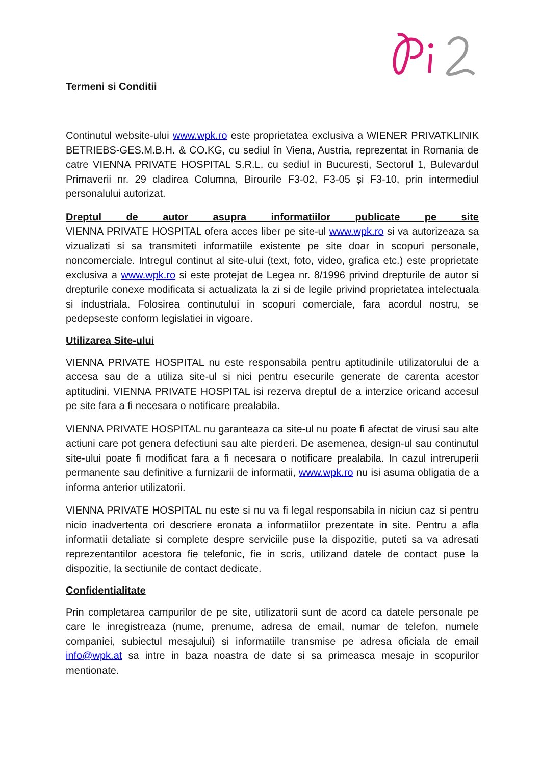Termeni si Conditii
Continutul website-ului www.wpk.ro este proprietatea exclusiva a WIENER PRIVATKLINIK BETRIEBS-GES.M.B.H. & CO.KG, cu sediul în Viena, Austria, reprezentat in Romania de catre VIENNA PRIVATE HOSPITAL S.R.L. cu sediul in Bucuresti, Sectorul 1, Bulevardul Primaverii nr. 29 cladirea Columna, Birourile F3-02, F3-05 și F3-10, prin intermediul personalului autorizat.
Dreptul de autor asupra informatiilor publicate pe site
VIENNA PRIVATE HOSPITAL ofera acces liber pe site-ul www.wpk.ro si va autorizeaza sa vizualizati si sa transmiteti informatiile existente pe site doar in scopuri personale, noncomerciale. Intregul continut al site-ului (text, foto, video, grafica etc.) este proprietate exclusiva a www.wpk.ro si este protejat de Legea nr. 8/1996 privind drepturile de autor si drepturile conexe modificata si actualizata la zi si de legile privind proprietatea intelectuala si industriala. Folosirea continutului in scopuri comerciale, fara acordul nostru, se pedepseste conform legislatiei in vigoare.
Utilizarea Site-ului
VIENNA PRIVATE HOSPITAL nu este responsabila pentru aptitudinile utilizatorului de a accesa sau de a utiliza site-ul si nici pentru esecurile generate de carenta acestor aptitudini. VIENNA PRIVATE HOSPITAL isi rezerva dreptul de a interzice oricand accesul pe site fara a fi necesara o notificare prealabila.
VIENNA PRIVATE HOSPITAL nu garanteaza ca site-ul nu poate fi afectat de virusi sau alte actiuni care pot genera defectiuni sau alte pierderi. De asemenea, design-ul sau continutul site-ului poate fi modificat fara a fi necesara o notificare prealabila. In cazul intreruperii permanente sau definitive a furnizarii de informatii, www.wpk.ro nu isi asuma obligatia de a informa anterior utilizatorii.
VIENNA PRIVATE HOSPITAL nu este si nu va fi legal responsabila in niciun caz si pentru nicio inadvertenta ori descriere eronata a informatiilor prezentate in site. Pentru a afla informatii detaliate si complete despre serviciile puse la dispozitie, puteti sa va adresati reprezentantilor acestora fie telefonic, fie in scris, utilizand datele de contact puse la dispozitie, la sectiunile de contact dedicate.
Confidentialitate
Prin completarea campurilor de pe site, utilizatorii sunt de acord ca datele personale pe care le inregistreaza (nume, prenume, adresa de email, numar de telefon, numele companiei, subiectul mesajului) si informatiile transmise pe adresa oficiala de email info@wpk.at sa intre in baza noastra de date si sa primeasca mesaje in scopurilor mentionate.